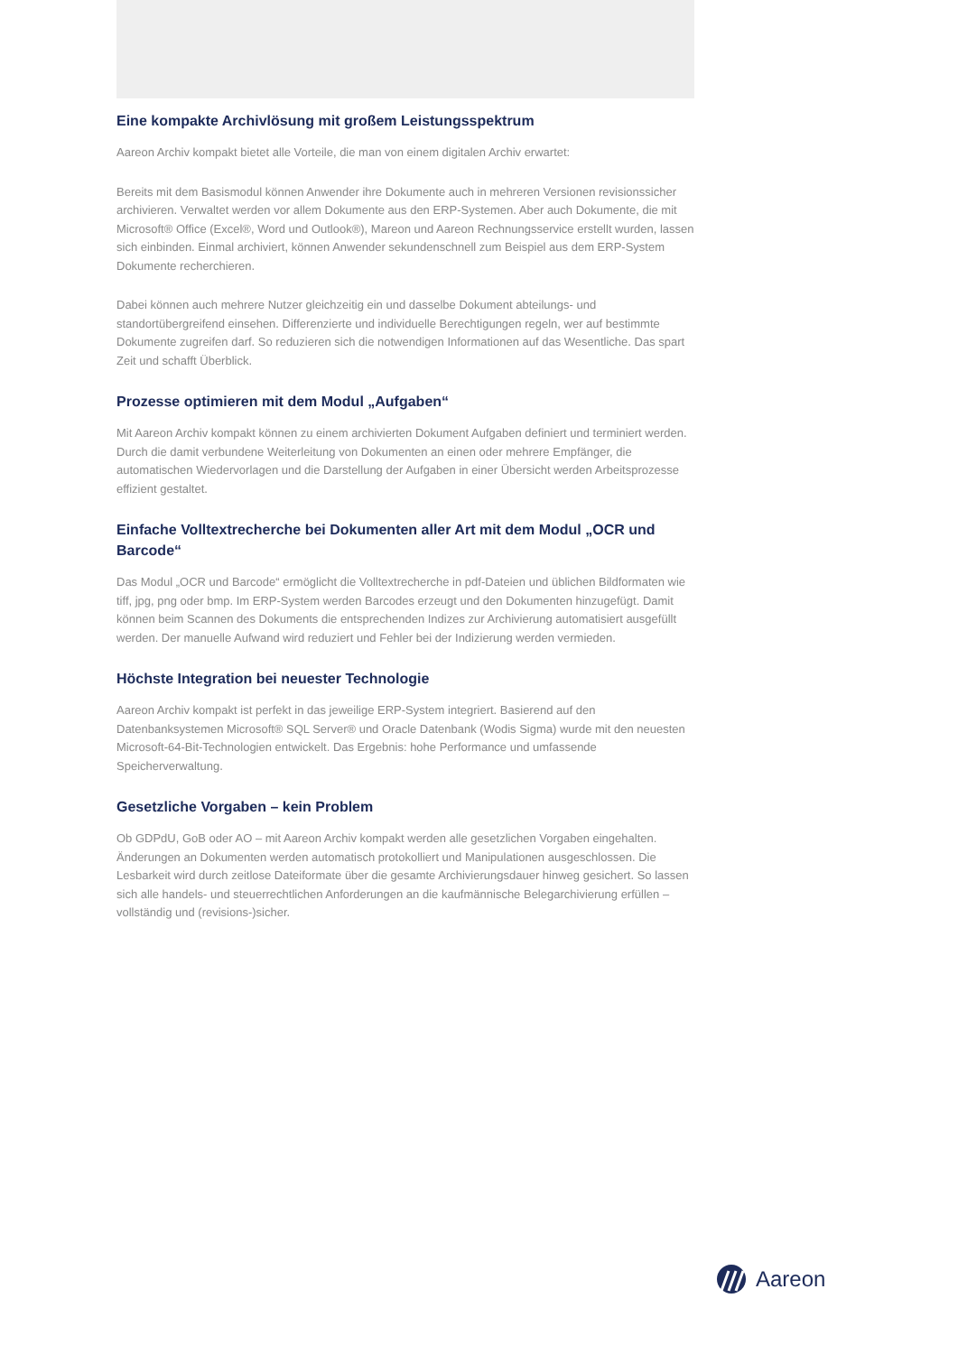Eine kompakte Archivlösung mit großem Leistungsspektrum
Aareon Archiv kompakt bietet alle Vorteile, die man von einem digitalen Archiv erwartet:
Bereits mit dem Basismodul können Anwender ihre Dokumente auch in mehreren Versionen revisionssicher archivieren. Verwaltet werden vor allem Dokumente aus den ERP-Systemen. Aber auch Dokumente, die mit Microsoft® Office (Excel®, Word und Outlook®), Mareon und Aareon Rechnungsservice erstellt wurden, lassen sich einbinden. Einmal archiviert, können Anwender sekundenschnell zum Beispiel aus dem ERP-System Dokumente recherchieren.
Dabei können auch mehrere Nutzer gleichzeitig ein und dasselbe Dokument abteilungs- und standortübergreifend einsehen. Differenzierte und individuelle Berechtigungen regeln, wer auf bestimmte Dokumente zugreifen darf. So reduzieren sich die notwendigen Informationen auf das Wesentliche. Das spart Zeit und schafft Überblick.
Prozesse optimieren mit dem Modul „Aufgaben“
Mit Aareon Archiv kompakt können zu einem archivierten Dokument Aufgaben definiert und terminiert werden. Durch die damit verbundene Weiterleitung von Dokumenten an einen oder mehrere Empfänger, die automatischen Wiedervorlagen und die Darstellung der Aufgaben in einer Übersicht werden Arbeitsprozesse effizient gestaltet.
Einfache Volltextrecherche bei Dokumenten aller Art mit dem Modul „OCR und Barcode“
Das Modul „OCR und Barcode“ ermöglicht die Volltextrecherche in pdf-Dateien und üblichen Bildformaten wie tiff, jpg, png oder bmp. Im ERP-System werden Barcodes erzeugt und den Dokumenten hinzugefügt. Damit können beim Scannen des Dokuments die entsprechenden Indizes zur Archivierung automatisiert ausgefüllt werden. Der manuelle Aufwand wird reduziert und Fehler bei der Indizierung werden vermieden.
Höchste Integration bei neuester Technologie
Aareon Archiv kompakt ist perfekt in das jeweilige ERP-System integriert. Basierend auf den Datenbanksystemen Microsoft® SQL Server® und Oracle Datenbank (Wodis Sigma) wurde mit den neuesten Microsoft-64-Bit-Technologien entwickelt. Das Ergebnis: hohe Performance und umfassende Speicherverwaltung.
Gesetzliche Vorgaben – kein Problem
Ob GDPdU, GoB oder AO – mit Aareon Archiv kompakt werden alle gesetzlichen Vorgaben eingehalten. Änderungen an Dokumenten werden automatisch protokolliert und Manipulationen ausgeschlossen. Die Lesbarkeit wird durch zeitlose Dateiformate über die gesamte Archivierungsdauer hinweg gesichert. So lassen sich alle handels- und steuerrechtlichen Anforderungen an die kaufmännische Belegarchivierung erfüllen – vollständig und (revisions-)sicher.
Aareon